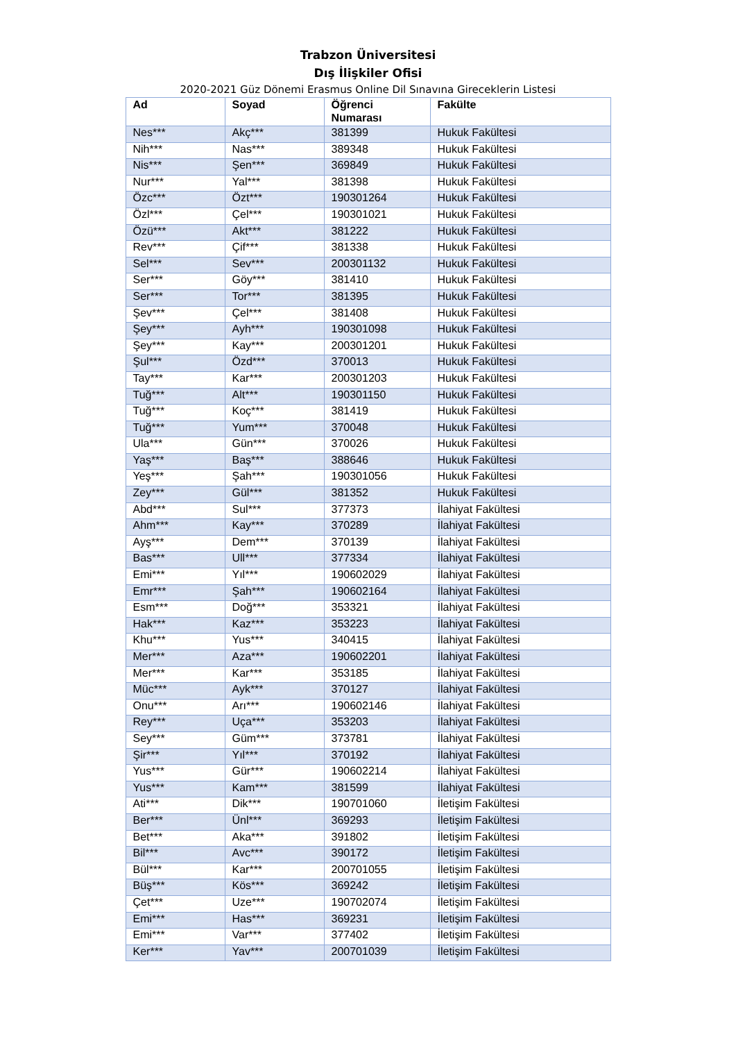Trabzon Üniversitesi
Dış İlişkiler Ofisi
2020-2021 Güz Dönemi Erasmus Online Dil Sınavına Gireceklerin Listesi
| Ad | Soyad | Öğrenci Numarası | Fakülte |
| --- | --- | --- | --- |
| Nes*** | Akç*** | 381399 | Hukuk Fakültesi |
| Nih*** | Nas*** | 389348 | Hukuk Fakültesi |
| Nis*** | Şen*** | 369849 | Hukuk Fakültesi |
| Nur*** | Yal*** | 381398 | Hukuk Fakültesi |
| Özc*** | Özt*** | 190301264 | Hukuk Fakültesi |
| Özl*** | Çel*** | 190301021 | Hukuk Fakültesi |
| Özü*** | Akt*** | 381222 | Hukuk Fakültesi |
| Rev*** | Çif*** | 381338 | Hukuk Fakültesi |
| Sel*** | Sev*** | 200301132 | Hukuk Fakültesi |
| Ser*** | Göy*** | 381410 | Hukuk Fakültesi |
| Ser*** | Tor*** | 381395 | Hukuk Fakültesi |
| Şev*** | Çel*** | 381408 | Hukuk Fakültesi |
| Şey*** | Ayh*** | 190301098 | Hukuk Fakültesi |
| Şey*** | Kay*** | 200301201 | Hukuk Fakültesi |
| Şul*** | Özd*** | 370013 | Hukuk Fakültesi |
| Tay*** | Kar*** | 200301203 | Hukuk Fakültesi |
| Tuğ*** | Alt*** | 190301150 | Hukuk Fakültesi |
| Tuğ*** | Koç*** | 381419 | Hukuk Fakültesi |
| Tuğ*** | Yum*** | 370048 | Hukuk Fakültesi |
| Ula*** | Gün*** | 370026 | Hukuk Fakültesi |
| Yaş*** | Baş*** | 388646 | Hukuk Fakültesi |
| Yeş*** | Şah*** | 190301056 | Hukuk Fakültesi |
| Zey*** | Gül*** | 381352 | Hukuk Fakültesi |
| Abd*** | Sul*** | 377373 | İlahiyat Fakültesi |
| Ahm*** | Kay*** | 370289 | İlahiyat Fakültesi |
| Ayş*** | Dem*** | 370139 | İlahiyat Fakültesi |
| Bas*** | Ull*** | 377334 | İlahiyat Fakültesi |
| Emi*** | Yıl*** | 190602029 | İlahiyat Fakültesi |
| Emr*** | Şah*** | 190602164 | İlahiyat Fakültesi |
| Esm*** | Doğ*** | 353321 | İlahiyat Fakültesi |
| Hak*** | Kaz*** | 353223 | İlahiyat Fakültesi |
| Khu*** | Yus*** | 340415 | İlahiyat Fakültesi |
| Mer*** | Aza*** | 190602201 | İlahiyat Fakültesi |
| Mer*** | Kar*** | 353185 | İlahiyat Fakültesi |
| Müc*** | Ayk*** | 370127 | İlahiyat Fakültesi |
| Onu*** | Arı*** | 190602146 | İlahiyat Fakültesi |
| Rey*** | Uça*** | 353203 | İlahiyat Fakültesi |
| Sey*** | Güm*** | 373781 | İlahiyat Fakültesi |
| Şir*** | Yıl*** | 370192 | İlahiyat Fakültesi |
| Yus*** | Gür*** | 190602214 | İlahiyat Fakültesi |
| Yus*** | Kam*** | 381599 | İlahiyat Fakültesi |
| Ati*** | Dik*** | 190701060 | İletişim Fakültesi |
| Ber*** | Ünl*** | 369293 | İletişim Fakültesi |
| Bet*** | Aka*** | 391802 | İletişim Fakültesi |
| Bil*** | Avc*** | 390172 | İletişim Fakültesi |
| Bül*** | Kar*** | 200701055 | İletişim Fakültesi |
| Büş*** | Kös*** | 369242 | İletişim Fakültesi |
| Çet*** | Uze*** | 190702074 | İletişim Fakültesi |
| Emi*** | Has*** | 369231 | İletişim Fakültesi |
| Emi*** | Var*** | 377402 | İletişim Fakültesi |
| Ker*** | Yav*** | 200701039 | İletişim Fakültesi |